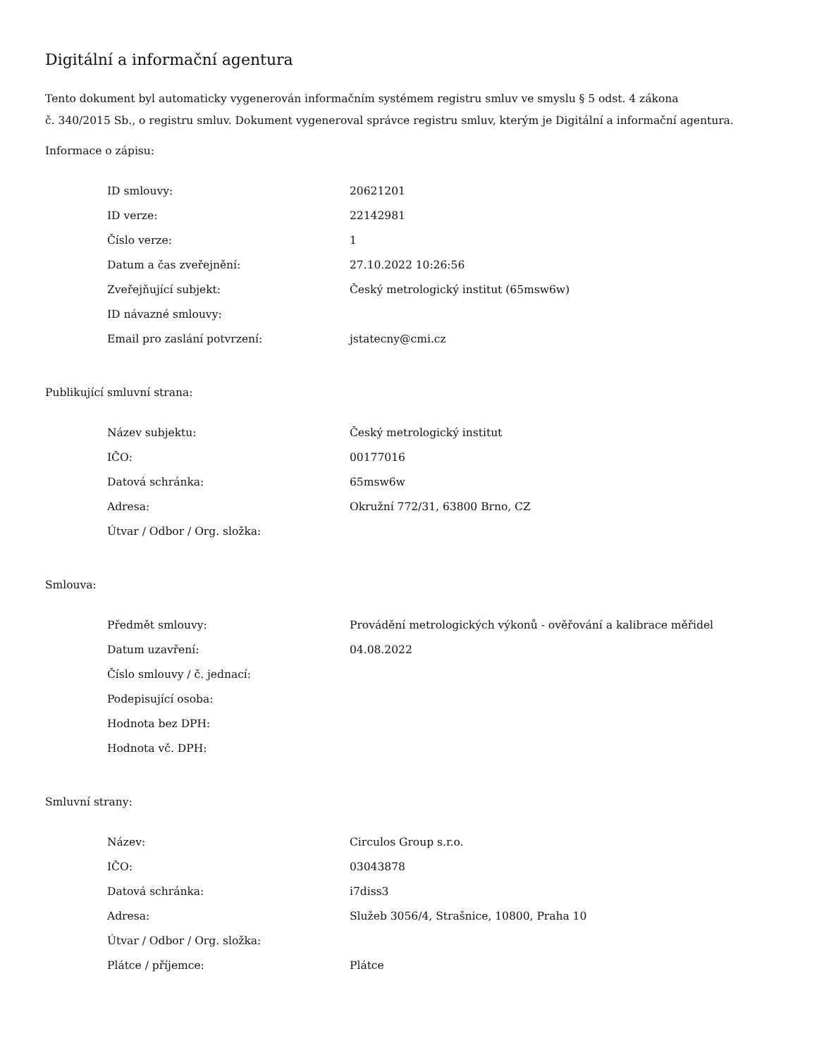Digitální a informační agentura
Tento dokument byl automaticky vygenerován informačním systémem registru smluv ve smyslu § 5 odst. 4 zákona
č. 340/2015 Sb., o registru smluv. Dokument vygeneroval správce registru smluv, kterým je Digitální a informační agentura.
Informace o zápisu:
| ID smlouvy: | 20621201 |
| ID verze: | 22142981 |
| Číslo verze: | 1 |
| Datum a čas zveřejnění: | 27.10.2022 10:26:56 |
| Zveřejňující subjekt: | Český metrologický institut (65msw6w) |
| ID návazné smlouvy: | |
| Email pro zaslání potvrzení: | jstatecny@cmi.cz |
Publikující smluvní strana:
| Název subjektu: | Český metrologický institut |
| IČO: | 00177016 |
| Datová schránka: | 65msw6w |
| Adresa: | Okružní 772/31, 63800 Brno, CZ |
| Útvar / Odbor / Org. složka: | |
Smlouva:
| Předmět smlouvy: | Provádění metrologických výkonů - ověřování a kalibrace měřidel |
| Datum uzavření: | 04.08.2022 |
| Číslo smlouvy / č. jednací: | |
| Podepisující osoba: | |
| Hodnota bez DPH: | |
| Hodnota vč. DPH: | |
Smluvní strany:
| Název: | Circulos Group s.r.o. |
| IČO: | 03043878 |
| Datová schránka: | i7diss3 |
| Adresa: | Služeb 3056/4, Strašnice, 10800, Praha 10 |
| Útvar / Odbor / Org. složka: | |
| Plátce / příjemce: | Plátce |